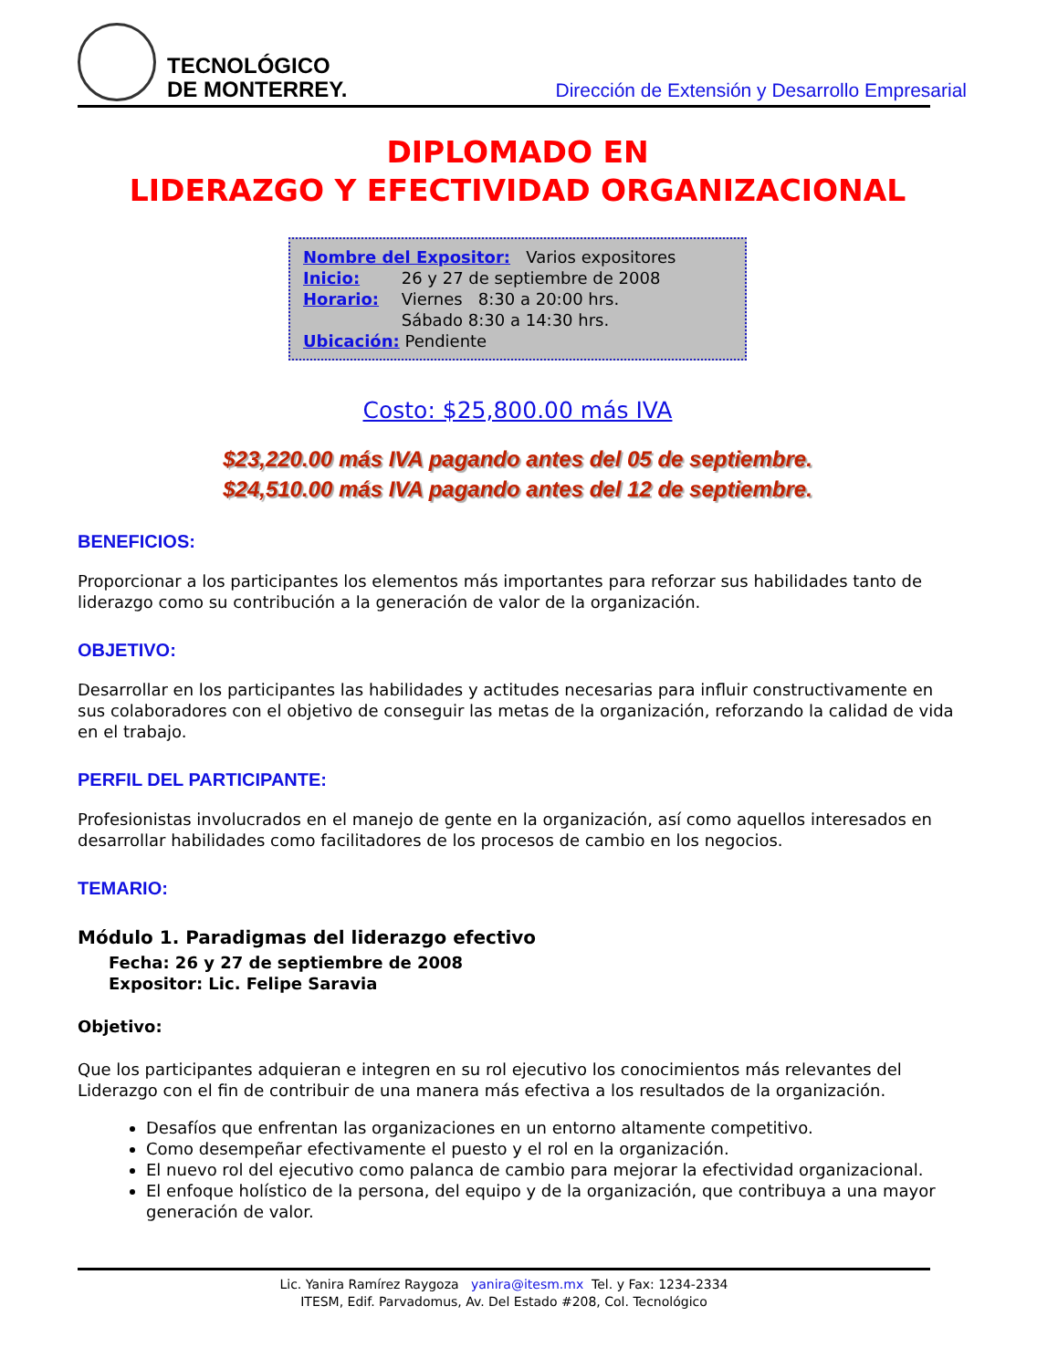TECNOLÓGICO
DE MONTERREY.
Dirección de Extensión y Desarrollo Empresarial
DIPLOMADO EN
LIDERAZGO Y EFECTIVIDAD ORGANIZACIONAL
Nombre del Expositor: Varios expositores
Inicio: 26 y 27 de septiembre de 2008
Horario: Viernes 8:30 a 20:00 hrs.
Sábado 8:30 a 14:30 hrs.
Ubicación: Pendiente
Costo: $25,800.00 más IVA
$23,220.00 más IVA pagando antes del 05 de septiembre.
$24,510.00 más IVA pagando antes del 12 de septiembre.
BENEFICIOS:
Proporcionar a los participantes los elementos más importantes para reforzar sus habilidades tanto de liderazgo como su contribución a la generación de valor de la organización.
OBJETIVO:
Desarrollar en los participantes las habilidades y actitudes necesarias para influir constructivamente en sus colaboradores con el objetivo de conseguir las metas de la organización, reforzando la calidad de vida en el trabajo.
PERFIL DEL PARTICIPANTE:
Profesionistas involucrados en el manejo de gente en la organización, así como aquellos interesados en desarrollar habilidades como facilitadores de los procesos de cambio en los negocios.
TEMARIO:
Módulo 1. Paradigmas del liderazgo efectivo
Fecha: 26 y 27 de septiembre de 2008
Expositor: Lic. Felipe Saravia
Objetivo:
Que los participantes adquieran e integren en su rol ejecutivo los conocimientos más relevantes del Liderazgo con el fin de contribuir de una manera más efectiva a los resultados de la organización.
Desafíos que enfrentan las organizaciones en un entorno altamente competitivo.
Como desempeñar efectivamente el puesto y el rol en la organización.
El nuevo rol del ejecutivo como palanca de cambio para mejorar la efectividad organizacional.
El enfoque holístico de la persona, del equipo y de la organización, que contribuya a una mayor generación de valor.
Lic. Yanira Ramírez Raygoza yanira@itesm.mx Tel. y Fax: 1234-2334
ITESM, Edif. Parvadomus, Av. Del Estado #208, Col. Tecnológico